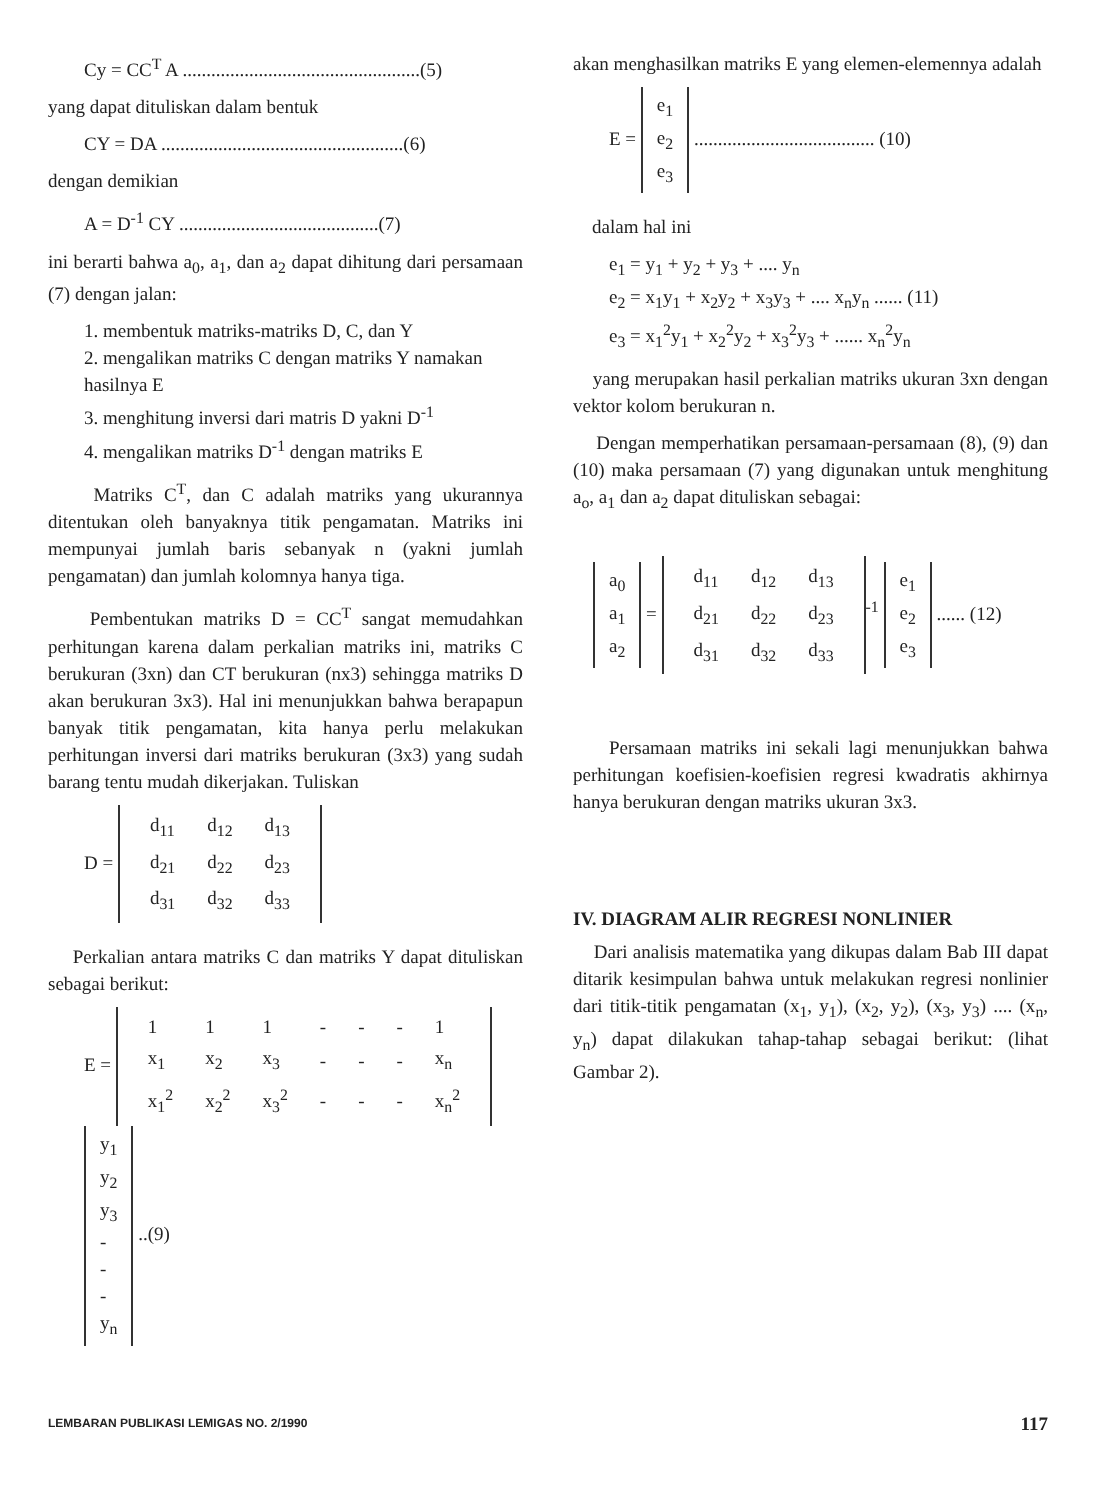Cy = CC<sup>T</sup> A ..................................................(5)
yang dapat dituliskan dalam bentuk
CY = DA ...................................................(6)
dengan demikian
A = D<sup>-1</sup> CY ..........................................(7)
ini berarti bahwa a<sub>0</sub>, a<sub>1</sub>, dan a<sub>2</sub> dapat dihitung dari persamaan (7) dengan jalan:
1. membentuk matriks-matriks D, C, dan Y
2. mengalikan matriks C dengan matriks Y namakan hasilnya E
3. menghitung inversi dari matris D yakni D<sup>-1</sup>
4. mengalikan matriks D<sup>-1</sup> dengan matriks E
Matriks C<sup>T</sup>, dan C adalah matriks yang ukurannya ditentukan oleh banyaknya titik pengamatan. Matriks ini mempunyai jumlah baris sebanyak n (yakni jumlah pengamatan) dan jumlah kolomnya hanya tiga.
Pembentukan matriks D = CC<sup>T</sup> sangat memudahkan perhitungan karena dalam perkalian matriks ini, matriks C berukuran (3xn) dan CT berukuran (nx3) sehingga matriks D akan berukuran 3x3). Hal ini menunjukkan bahwa berapapun banyak titik pengamatan, kita hanya perlu melakukan perhitungan inversi dari matriks berukuran (3x3) yang sudah barang tentu mudah dikerjakan. Tuliskan
D =
| d<sub>11</sub> | d<sub>12</sub> | d<sub>13</sub> |
| d<sub>21</sub> | d<sub>22</sub> | d<sub>23</sub> |
| d<sub>31</sub> | d<sub>32</sub> | d<sub>33</sub> |
Perkalian antara matriks C dan matriks Y dapat dituliskan sebagai berikut:
E =
| 1 | 1 | 1 | - | - | - | 1 |
| x<sub>1</sub> | x<sub>2</sub> | x<sub>3</sub> | - | - | - | x<sub>n</sub> |
| x<sub>1</sub><sup>2</sup> | x<sub>2</sub><sup>2</sup> | x<sub>3</sub><sup>2</sup> | - | - | - | x<sub>n</sub><sup>2</sup> |
y<sub>1</sub>
y<sub>2</sub>
y<sub>3</sub>
-
-
-
y<sub>n</sub> ..(9)
akan menghasilkan matriks E yang elemen-elemennya adalah
E = e<sub>1</sub>
e<sub>2</sub>
e<sub>3</sub> ...................................... (10)
dalam hal ini
e<sub>1</sub> = y<sub>1</sub> + y<sub>2</sub> + y<sub>3</sub> + .... y<sub>n</sub>
e<sub>2</sub> = x<sub>1</sub>y<sub>1</sub> + x<sub>2</sub>y<sub>2</sub> + x<sub>3</sub>y<sub>3</sub> + .... x<sub>n</sub>y<sub>n</sub> ...... (11)
e<sub>3</sub> = x<sub>1</sub><sup>2</sup>y<sub>1</sub> + x<sub>2</sub><sup>2</sup>y<sub>2</sub> + x<sub>3</sub><sup>2</sup>y<sub>3</sub> + ...... x<sub>n</sub><sup>2</sup>y<sub>n</sub>
yang merupakan hasil perkalian matriks ukuran 3xn dengan vektor kolom berukuran n.
Dengan memperhatikan persamaan-persamaan (8), (9) dan (10) maka persamaan (7) yang digunakan untuk menghitung a<sub>o</sub>, a<sub>1</sub> dan a<sub>2</sub> dapat dituliskan sebagai:
a<sub>0</sub>
a<sub>1</sub>
a<sub>2</sub> =
| d<sub>11</sub> | d<sub>12</sub> | d<sub>13</sub> |
| d<sub>21</sub> | d<sub>22</sub> | d<sub>23</sub> |
| d<sub>31</sub> | d<sub>32</sub> | d<sub>33</sub> |
<sup>-1</sup> e<sub>1</sub>
e<sub>2</sub>
e<sub>3</sub> ...... (12)
Persamaan matriks ini sekali lagi menunjukkan bahwa perhitungan koefisien-koefisien regresi kwadratis akhirnya hanya berukuran dengan matriks ukuran 3x3.
IV. DIAGRAM ALIR REGRESI NONLINIER
Dari analisis matematika yang dikupas dalam Bab III dapat ditarik kesimpulan bahwa untuk melakukan regresi nonlinier dari titik-titik pengamatan (x<sub>1</sub>, y<sub>1</sub>), (x<sub>2</sub>, y<sub>2</sub>), (x<sub>3</sub>, y<sub>3</sub>) .... (x<sub>n</sub>, y<sub>n</sub>) dapat dilakukan tahap-tahap sebagai berikut: (lihat Gambar 2).
LEMBARAN PUBLIKASI LEMIGAS NO. 2/1990 117